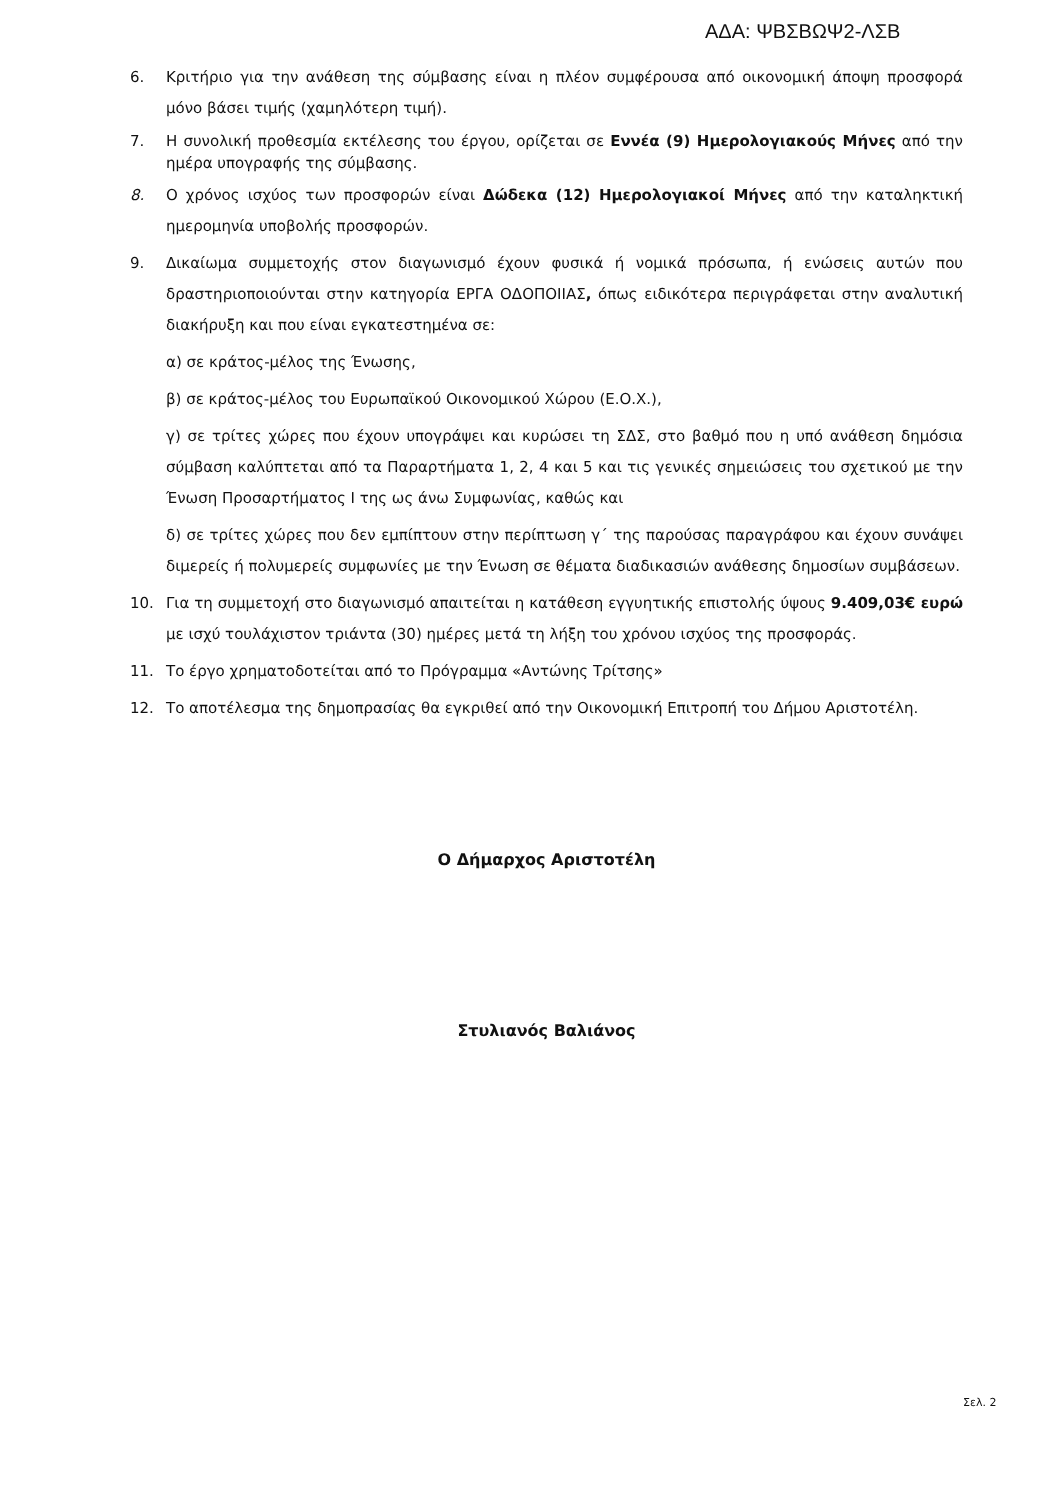ΑΔΑ: ΨΒΣΒΩΨ2-ΛΣΒ
6. Κριτήριο για την ανάθεση της σύμβασης είναι η πλέον συμφέρουσα από οικονομική άποψη προσφορά μόνο βάσει τιμής (χαμηλότερη τιμή).
7. Η συνολική προθεσμία εκτέλεσης του έργου, ορίζεται σε Εννέα (9) Ημερολογιακούς Μήνες από την ημέρα υπογραφής της σύμβασης.
8. Ο χρόνος ισχύος των προσφορών είναι Δώδεκα (12) Ημερολογιακοί Μήνες από την καταληκτική ημερομηνία υποβολής προσφορών.
9. Δικαίωμα συμμετοχής στον διαγωνισμό έχουν φυσικά ή νομικά πρόσωπα, ή ενώσεις αυτών που δραστηριοποιούνται στην κατηγορία ΕΡΓΑ ΟΔΟΠΟΙΙΑΣ, όπως ειδικότερα περιγράφεται στην αναλυτική διακήρυξη και που είναι εγκατεστημένα σε:
α) σε κράτος-μέλος της Ένωσης,
β) σε κράτος-μέλος του Ευρωπαϊκού Οικονομικού Χώρου (Ε.Ο.Χ.),
γ) σε τρίτες χώρες που έχουν υπογράψει και κυρώσει τη ΣΔΣ, στο βαθμό που η υπό ανάθεση δημόσια σύμβαση καλύπτεται από τα Παραρτήματα 1, 2, 4 και 5 και τις γενικές σημειώσεις του σχετικού με την Ένωση Προσαρτήματος I της ως άνω Συμφωνίας, καθώς και
δ) σε τρίτες χώρες που δεν εμπίπτουν στην περίπτωση γ΄ της παρούσας παραγράφου και έχουν συνάψει διμερείς ή πολυμερείς συμφωνίες με την Ένωση σε θέματα διαδικασιών ανάθεσης δημοσίων συμβάσεων.
10. Για τη συμμετοχή στο διαγωνισμό απαιτείται η κατάθεση εγγυητικής επιστολής ύψους 9.409,03€ ευρώ με ισχύ τουλάχιστον τριάντα (30) ημέρες μετά τη λήξη του χρόνου ισχύος της προσφοράς.
11. Το έργο χρηματοδοτείται από το Πρόγραμμα «Αντώνης Τρίτσης»
12. Το αποτέλεσμα της δημοπρασίας θα εγκριθεί από την Οικονομική Επιτροπή του Δήμου Αριστοτέλη.
Ο Δήμαρχος Αριστοτέλη
Στυλιανός Βαλιάνος
Σελ. 2